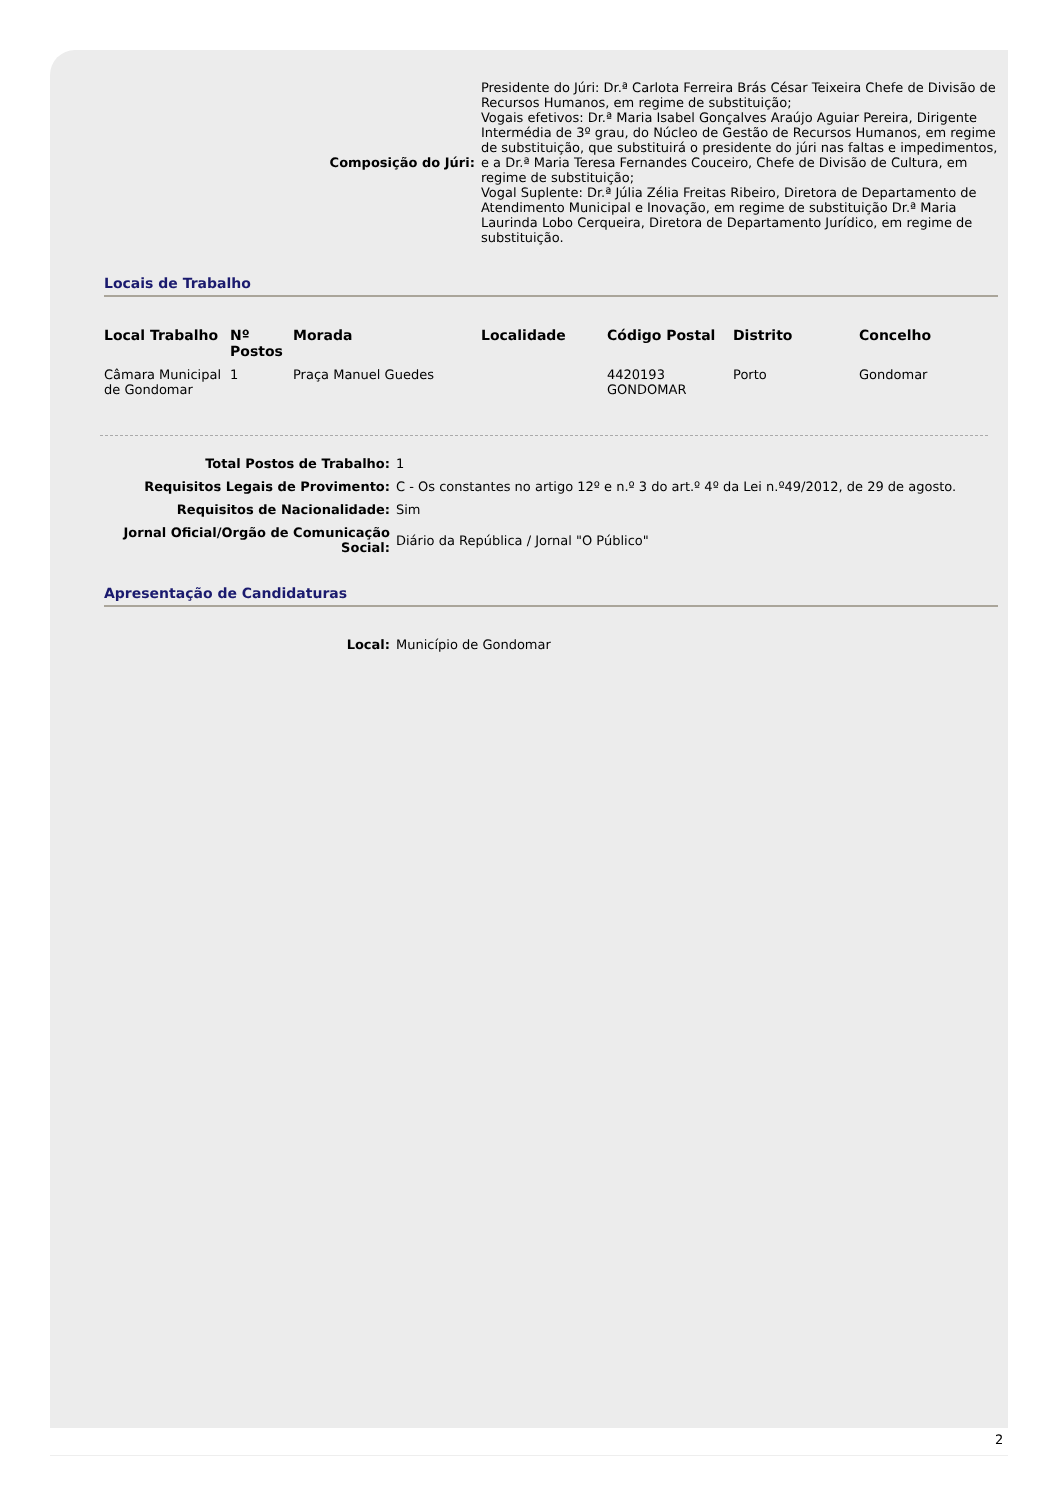Composição do Júri:
Presidente do Júri: Dr.ª Carlota Ferreira Brás César Teixeira Chefe de Divisão de Recursos Humanos, em regime de substituição;
Vogais efetivos: Dr.ª Maria Isabel Gonçalves Araújo Aguiar Pereira, Dirigente Intermédia de 3º grau, do Núcleo de Gestão de Recursos Humanos, em regime de substituição, que substituirá o presidente do júri nas faltas e impedimentos, e a Dr.ª Maria Teresa Fernandes Couceiro, Chefe de Divisão de Cultura, em regime de substituição;
Vogal Suplente: Dr.ª Júlia Zélia Freitas Ribeiro, Diretora de Departamento de Atendimento Municipal e Inovação, em regime de substituição Dr.ª Maria Laurinda Lobo Cerqueira, Diretora de Departamento Jurídico, em regime de substituição.
Locais de Trabalho
| Local Trabalho | Nº Postos | Morada | Localidade | Código Postal | Distrito | Concelho |
| --- | --- | --- | --- | --- | --- | --- |
| Câmara Municipal de Gondomar | 1 | Praça Manuel Guedes | | 4420193 GONDOMAR | Porto | Gondomar |
Total Postos de Trabalho: 1
Requisitos Legais de Provimento: C - Os constantes no artigo 12º e n.º 3 do art.º 4º da Lei n.º49/2012, de 29 de agosto.
Requisitos de Nacionalidade: Sim
Jornal Oficial/Orgão de Comunicação Social:
Diário da República / Jornal "O Público"
Apresentação de Candidaturas
Local: Município de Gondomar
2